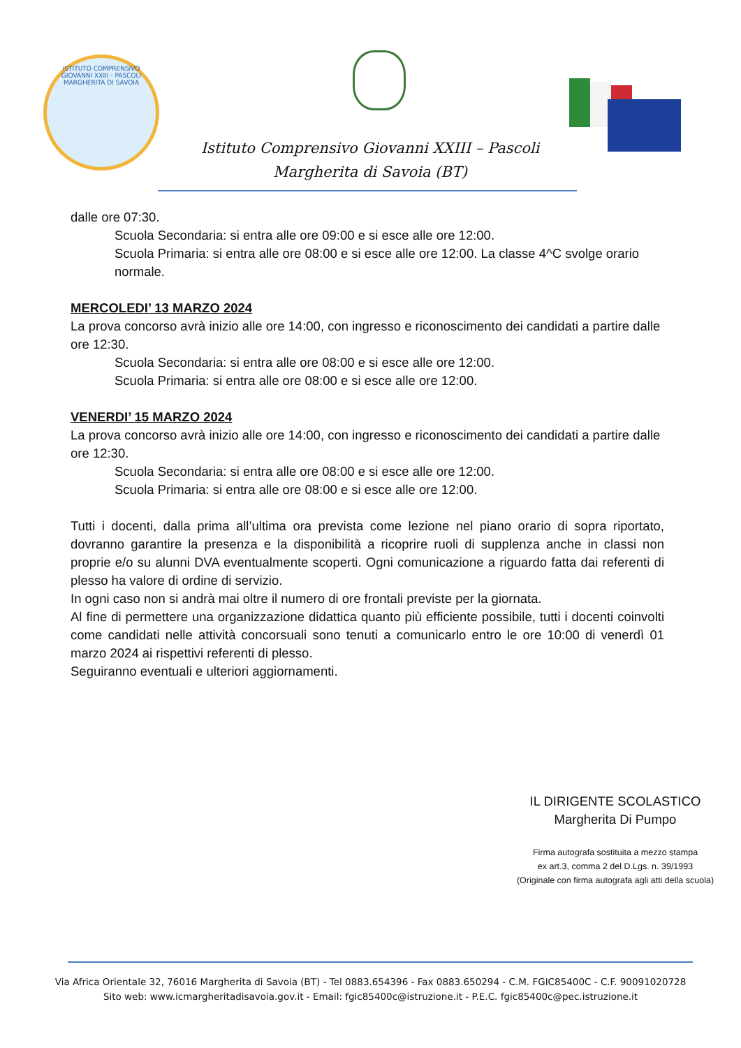ISTITUTO COMPRENSIVO GIOVANNI XXIII - PASCOLI
MARGHERITA DI SAVOIA
Istituto Comprensivo Giovanni XXIII – Pascoli
Margherita di Savoia (BT)
dalle ore 07:30.
Scuola Secondaria: si entra alle ore 09:00 e si esce alle ore 12:00.
Scuola Primaria: si entra alle ore 08:00 e si esce alle ore 12:00. La classe 4^C svolge orario normale.
MERCOLEDI’ 13 MARZO 2024
La prova concorso avrà inizio alle ore 14:00, con ingresso e riconoscimento dei candidati a partire dalle ore 12:30.
Scuola Secondaria: si entra alle ore 08:00 e si esce alle ore 12:00.
Scuola Primaria: si entra alle ore 08:00 e si esce alle ore 12:00.
VENERDI’ 15 MARZO 2024
La prova concorso avrà inizio alle ore 14:00, con ingresso e riconoscimento dei candidati a partire dalle ore 12:30.
Scuola Secondaria: si entra alle ore 08:00 e si esce alle ore 12:00.
Scuola Primaria: si entra alle ore 08:00 e si esce alle ore 12:00.
Tutti i docenti, dalla prima all’ultima ora prevista come lezione nel piano orario di sopra riportato, dovranno garantire la presenza e la disponibilità a ricoprire ruoli di supplenza anche in classi non proprie e/o su alunni DVA eventualmente scoperti. Ogni comunicazione a riguardo fatta dai referenti di plesso ha valore di ordine di servizio.
In ogni caso non si andrà mai oltre il numero di ore frontali previste per la giornata.
Al fine di permettere una organizzazione didattica quanto più efficiente possibile, tutti i docenti coinvolti come candidati nelle attività concorsuali sono tenuti a comunicarlo entro le ore 10:00 di venerdì 01 marzo 2024 ai rispettivi referenti di plesso.
Seguiranno eventuali e ulteriori aggiornamenti.
IL DIRIGENTE SCOLASTICO
Margherita Di Pumpo
Firma autografa sostituita a mezzo stampa
ex art.3, comma 2 del D.Lgs. n. 39/1993
(Originale con firma autografa agli atti della scuola)
Via Africa Orientale 32, 76016 Margherita di Savoia (BT) - Tel 0883.654396 - Fax 0883.650294 - C.M. FGIC85400C - C.F. 90091020728
Sito web: www.icmargheritadisavoia.gov.it - Email: fgic85400c@istruzione.it - P.E.C. fgic85400c@pec.istruzione.it